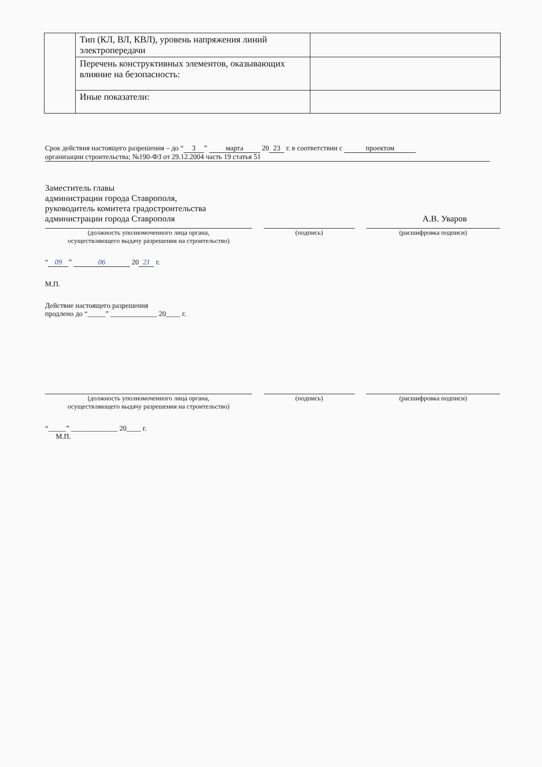| | Тип (КЛ, ВЛ, КВЛ), уровень напряжения линий электропередачи | |
| | Перечень конструктивных элементов, оказывающих влияние на безопасность: | |
| | Иные показатели: | |
Срок действия настоящего разрешения – до “3” марта 20 23 г. в соответствии с проектом
организации строительства; №190-ФЗ от 29.12.2004 часть 19 статья 51
Заместитель главы
администрации города Ставрополя,
руководитель комитета градостроительства
администрации города Ставрополя А.В. Уваров
(должность уполномоченного лица органа,
осуществляющего выдачу разрешения на строительство)
(подпись) (расшифровка подписи)
“09” 06 20 21 г.
М.П.
Действие настоящего разрешения
продлено до “_____” _____________ 20____ г.
(должность уполномоченного лица органа,
осуществляющего выдачу разрешения на строительство)
(подпись) (расшифровка подписи)
“_____” _____________ 20____ г.
М.П.